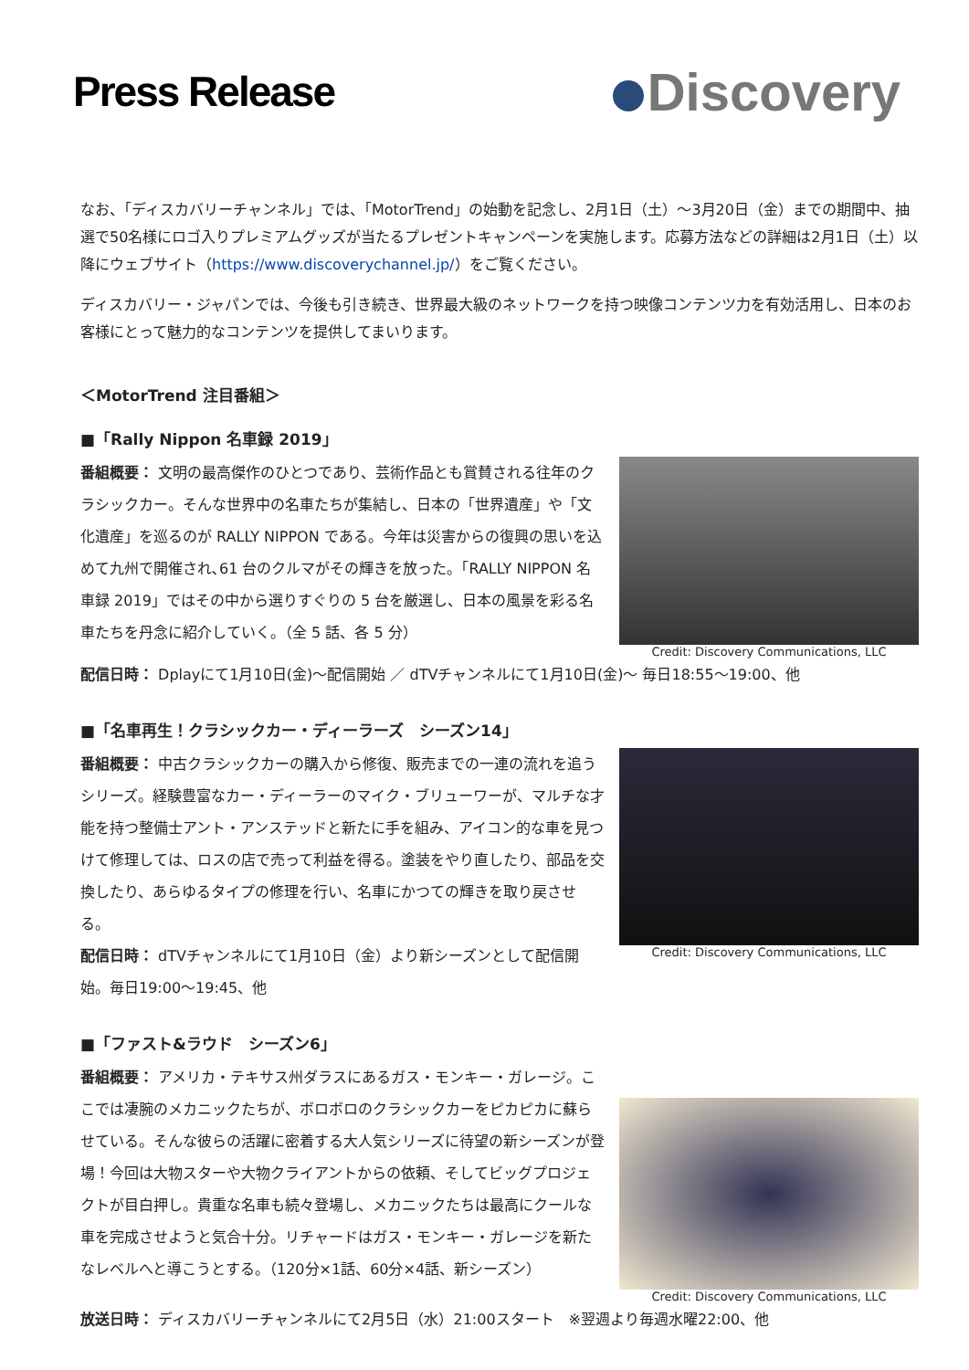Press Release
Discovery
なお、「ディスカバリーチャンネル」では、「MotorTrend」の始動を記念し、2月1日（土）～3月20日（金）までの期間中、抽選で50名様にロゴ入りプレミアムグッズが当たるプレゼントキャンペーンを実施します。応募方法などの詳細は2月1日（土）以降にウェブサイト（https://www.discoverychannel.jp/）をご覧ください。
ディスカバリー・ジャパンでは、今後も引き続き、世界最大級のネットワークを持つ映像コンテンツ力を有効活用し、日本のお客様にとって魅力的なコンテンツを提供してまいります。
＜MotorTrend 注目番組＞
■「Rally Nippon 名車録 2019」
番組概要： 文明の最高傑作のひとつであり、芸術作品とも賞賛される往年のクラシックカー。そんな世界中の名車たちが集結し、日本の「世界遺産」や「文化遺産」を巡るのが RALLY NIPPON である。今年は災害からの復興の思いを込めて九州で開催され､61 台のクルマがその輝きを放った。「RALLY NIPPON 名車録 2019」ではその中から選りすぐりの 5 台を厳選し、日本の風景を彩る名車たちを丹念に紹介していく。（全 5 話、各 5 分）
Credit: Discovery Communications, LLC
配信日時： Dplayにて1月10日(金)～配信開始 ／ dTVチャンネルにて1月10日(金)～ 毎日18:55～19:00、他
■「名車再生！クラシックカー・ディーラーズ　シーズン14」
番組概要： 中古クラシックカーの購入から修復、販売までの一連の流れを追うシリーズ。経験豊富なカー・ディーラーのマイク・ブリューワーが、マルチな才能を持つ整備士アント・アンステッドと新たに手を組み、アイコン的な車を見つけて修理しては、ロスの店で売って利益を得る。塗装をやり直したり、部品を交換したり、あらゆるタイプの修理を行い、名車にかつての輝きを取り戻させる。
配信日時： dTVチャンネルにて1月10日（金）より新シーズンとして配信開始。毎日19:00～19:45、他
Credit: Discovery Communications, LLC
■「ファスト&ラウド　シーズン6」
番組概要： アメリカ・テキサス州ダラスにあるガス・モンキー・ガレージ。ここでは凄腕のメカニックたちが、ボロボロのクラシックカーをピカピカに蘇らせている。そんな彼らの活躍に密着する大人気シリーズに待望の新シーズンが登場！今回は大物スターや大物クライアントからの依頼、そしてビッグプロジェクトが目白押し。貴重な名車も続々登場し、メカニックたちは最高にクールな車を完成させようと気合十分。リチャードはガス・モンキー・ガレージを新たなレベルへと導こうとする。（120分×1話、60分×4話、新シーズン）
Credit: Discovery Communications, LLC
放送日時： ディスカバリーチャンネルにて2月5日（水）21:00スタート　※翌週より毎週水曜22:00、他